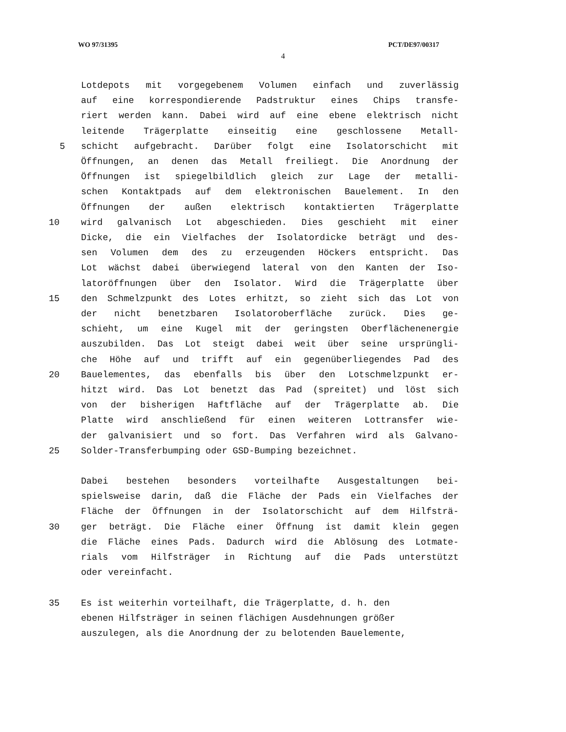WO 97/31395 PCT/DE97/00317
4
Lotdepots mit vorgegebenem Volumen einfach und zuverlässig
auf eine korrespondierende Padstruktur eines Chips transfe-
riert werden kann. Dabei wird auf eine ebene elektrisch nicht
leitende Trägerplatte einseitig eine geschlossene Metall-
5 schicht aufgebracht. Darüber folgt eine Isolatorschicht mit
Öffnungen, an denen das Metall freiliegt. Die Anordnung der
Öffnungen ist spiegelbildlich gleich zur Lage der metalli-
schen Kontaktpads auf dem elektronischen Bauelement. In den
Öffnungen der außen elektrisch kontaktierten Trägerplatte
10 wird galvanisch Lot abgeschieden. Dies geschieht mit einer
Dicke, die ein Vielfaches der Isolatordicke beträgt und des-
sen Volumen dem des zu erzeugenden Höckers entspricht. Das
Lot wächst dabei überwiegend lateral von den Kanten der Iso-
latoröffnungen über den Isolator. Wird die Trägerplatte über
15 den Schmelzpunkt des Lotes erhitzt, so zieht sich das Lot von
der nicht benetzbaren Isolatoroberfläche zurück. Dies ge-
schieht, um eine Kugel mit der geringsten Oberflächenenergie
auszubilden. Das Lot steigt dabei weit über seine ursprüngli-
che Höhe auf und trifft auf ein gegenüberliegendes Pad des
20 Bauelementes, das ebenfalls bis über den Lotschmelzpunkt er-
hitzt wird. Das Lot benetzt das Pad (spreitet) und löst sich
von der bisherigen Haftfläche auf der Trägerplatte ab. Die
Platte wird anschließend für einen weiteren Lottransfer wie-
der galvanisiert und so fort. Das Verfahren wird als Galvano-
25 Solder-Transferbumping oder GSD-Bumping bezeichnet.
Dabei bestehen besonders vorteilhafte Ausgestaltungen bei-
spielsweise darin, daß die Fläche der Pads ein Vielfaches der
Fläche der Öffnungen in der Isolatorschicht auf dem Hilfsträ-
30 ger beträgt. Die Fläche einer Öffnung ist damit klein gegen
die Fläche eines Pads. Dadurch wird die Ablösung des Lotmate-
rials vom Hilfsträger in Richtung auf die Pads unterstützt
oder vereinfacht.
35 Es ist weiterhin vorteilhaft, die Trägerplatte, d. h. den
ebenen Hilfsträger in seinen flächigen Ausdehnungen größer
auszulegen, als die Anordnung der zu belotenden Bauelemente,